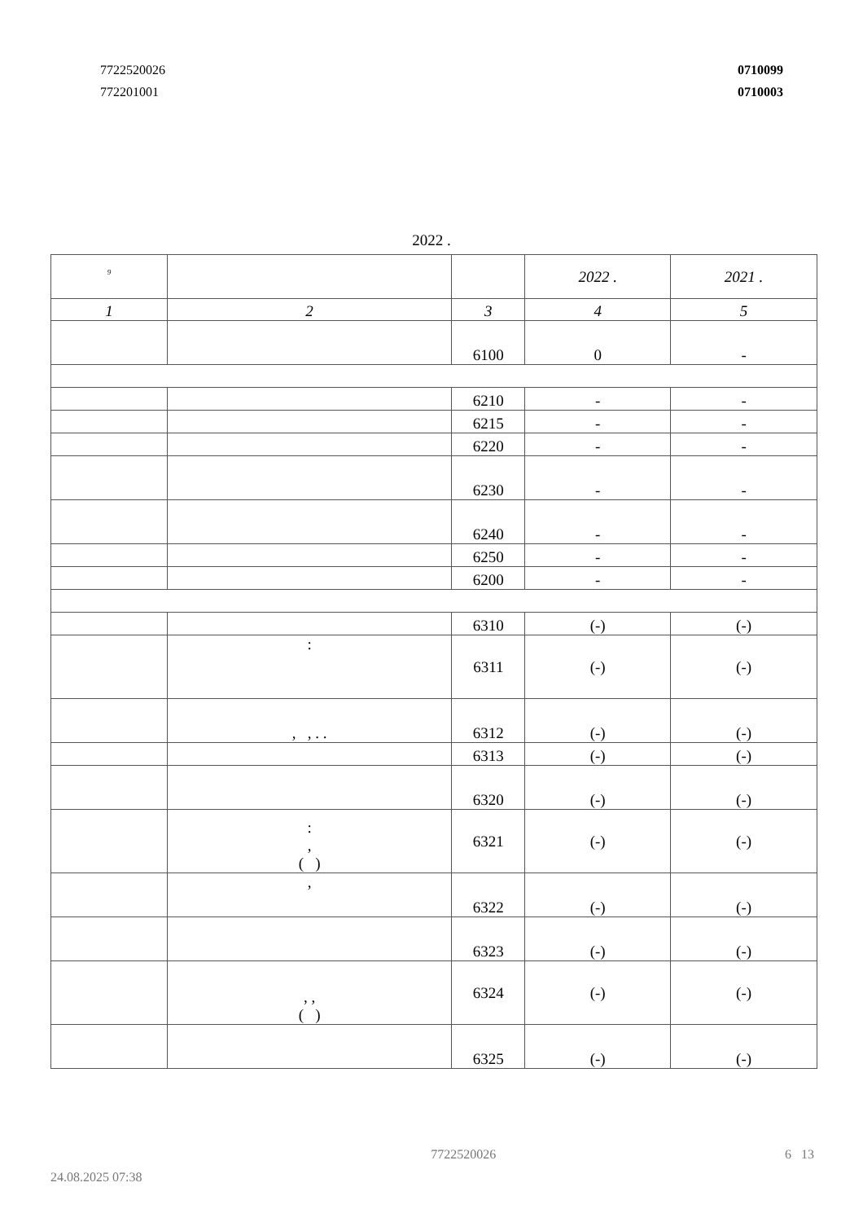7722520026
772201001
0710099
0710003
2022 .
| <sup>9</sup> | | | 2022 . | 2021 . |
| --- | --- | --- | --- | --- |
| 1 | 2 | 3 | 4 | 5 |
| | | 6100 | 0 | - |
| | | 6210 | - | - |
| | | 6215 | - | - |
| | | 6220 | - | - |
| | | 6230 | - | - |
| | | 6240 | - | - |
| | | 6250 | - | - |
| | | 6200 | - | - |
| | | 6310 | (-) | (-) |
| | : | 6311 | (-) | (-) |
| | , , . . | 6312 | (-) | (-) |
| | | 6313 | (-) | (-) |
| | | 6320 | (-) | (-) |
| | : , ( ) | 6321 | (-) | (-) |
| | , | 6322 | (-) | (-) |
| | | 6323 | (-) | (-) |
| | , , ( ) | 6324 | (-) | (-) |
| | | 6325 | (-) | (-) |
24.08.2025 07:38
7722520026 6 13